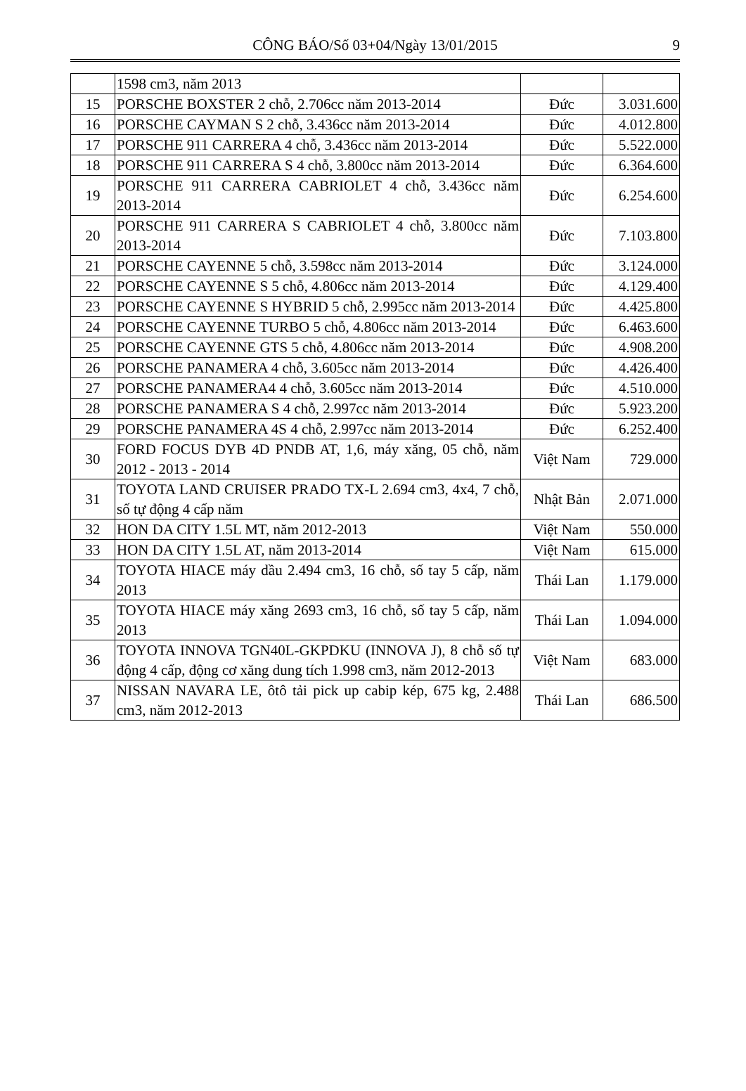CÔNG BÁO/Số 03+04/Ngày 13/01/2015 9
| | 1598 cm3, năm 2013 | | |
| 15 | PORSCHE BOXSTER 2 chỗ, 2.706cc năm 2013-2014 | Đức | 3.031.600 |
| 16 | PORSCHE CAYMAN S 2 chỗ, 3.436cc năm 2013-2014 | Đức | 4.012.800 |
| 17 | PORSCHE 911 CARRERA 4 chỗ, 3.436cc năm 2013-2014 | Đức | 5.522.000 |
| 18 | PORSCHE 911 CARRERA S 4 chỗ, 3.800cc năm 2013-2014 | Đức | 6.364.600 |
| 19 | PORSCHE 911 CARRERA CABRIOLET 4 chỗ, 3.436cc năm 2013-2014 | Đức | 6.254.600 |
| 20 | PORSCHE 911 CARRERA S CABRIOLET 4 chỗ, 3.800cc năm 2013-2014 | Đức | 7.103.800 |
| 21 | PORSCHE CAYENNE 5 chỗ, 3.598cc năm 2013-2014 | Đức | 3.124.000 |
| 22 | PORSCHE CAYENNE S 5 chỗ, 4.806cc năm 2013-2014 | Đức | 4.129.400 |
| 23 | PORSCHE CAYENNE S HYBRID 5 chỗ, 2.995cc năm 2013-2014 | Đức | 4.425.800 |
| 24 | PORSCHE CAYENNE TURBO 5 chỗ, 4.806cc năm 2013-2014 | Đức | 6.463.600 |
| 25 | PORSCHE CAYENNE GTS 5 chỗ, 4.806cc năm 2013-2014 | Đức | 4.908.200 |
| 26 | PORSCHE PANAMERA 4 chỗ, 3.605cc năm 2013-2014 | Đức | 4.426.400 |
| 27 | PORSCHE PANAMERA4 4 chỗ, 3.605cc năm 2013-2014 | Đức | 4.510.000 |
| 28 | PORSCHE PANAMERA S 4 chỗ, 2.997cc năm 2013-2014 | Đức | 5.923.200 |
| 29 | PORSCHE PANAMERA 4S 4 chỗ, 2.997cc năm 2013-2014 | Đức | 6.252.400 |
| 30 | FORD FOCUS DYB 4D PNDB AT, 1,6, máy xăng, 05 chỗ, năm 2012 - 2013 - 2014 | Việt Nam | 729.000 |
| 31 | TOYOTA LAND CRUISER PRADO TX-L 2.694 cm3, 4x4, 7 chỗ, số tự động 4 cấp năm | Nhật Bản | 2.071.000 |
| 32 | HON DA CITY 1.5L MT, năm 2012-2013 | Việt Nam | 550.000 |
| 33 | HON DA CITY 1.5L AT, năm 2013-2014 | Việt Nam | 615.000 |
| 34 | TOYOTA HIACE máy dầu 2.494 cm3, 16 chỗ, số tay 5 cấp, năm 2013 | Thái Lan | 1.179.000 |
| 35 | TOYOTA HIACE máy xăng 2693 cm3, 16 chỗ, số tay 5 cấp, năm 2013 | Thái Lan | 1.094.000 |
| 36 | TOYOTA INNOVA TGN40L-GKPDKU (INNOVA J), 8 chỗ số tự động 4 cấp, động cơ xăng dung tích 1.998 cm3, năm 2012-2013 | Việt Nam | 683.000 |
| 37 | NISSAN NAVARA LE, ôtô tải pick up cabip kép, 675 kg, 2.488 cm3, năm 2012-2013 | Thái Lan | 686.500 |